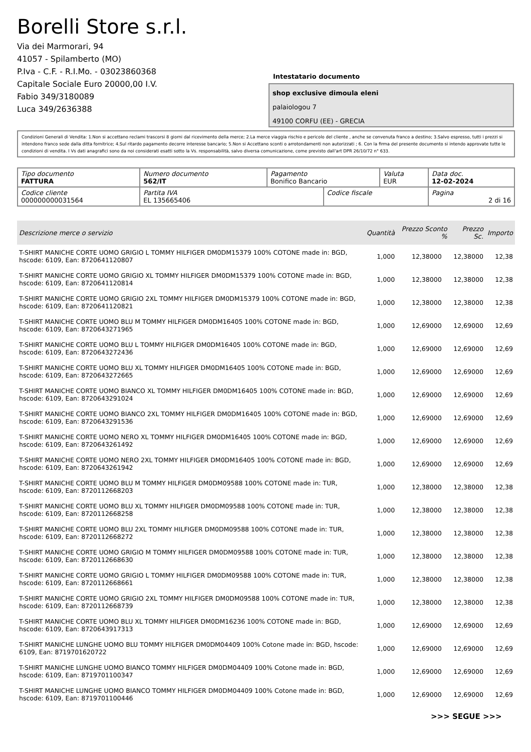Borelli Store s.r.l.
Via dei Marmorari, 94
41057 - Spilamberto (MO)
P.Iva - C.F. - R.I.Mo. - 03023860368
Capitale Sociale Euro 20000,00 I.V.
Fabio 349/3180089
Luca 349/2636388
Intestatario documento
shop exclusive dimoula eleni
palaiologou 7
49100 CORFU (EE) - GRECIA
Condizioni Generali di Vendita: 1.Non si accettano reclami trascorsi 8 giorni dal ricevimento della merce; 2.La merce viaggia rischio e pericolo del cliente , anche se convenuta franco a destino; 3.Salvo espresso, tutti i prezzi si intendono franco sede dalla ditta fornitrice; 4.Sul ritardo pagamento decorre interesse bancario; 5.Non si Accettano sconti o arrotondamenti non autorizzati ; 6. Con la firma del presente documento si intendo approvate tutte le condizioni di vendita. I Vs dati anagrafici sono da noi considerati esatti sotto la Vs. responsabilità, salvo diversa comunicazione, come previsto dall'art DPR 26/10/72 n° 633.
| Tipo documento FATTURA | Numero documento 562/IT | Pagamento Bonifico Bancario | | Valuta EUR | Data doc. 12-02-2024 |
| Codice cliente 000000000031564 | Partita IVA EL 135665406 | | Codice fiscale | | Pagina 2 di 16 |
| Descrizione merce o servizio | Quantità | Prezzo Sconto % | | Prezzo Sc. | Importo |
| --- | --- | --- | --- | --- | --- |
| T-SHIRT MANICHE CORTE UOMO GRIGIO L TOMMY HILFIGER DM0DM15379 100% COTONE made in: BGD, hscode: 6109, Ean: 8720641120807 | 1,000 | 12,38000 | | 12,38000 | 12,38 |
| T-SHIRT MANICHE CORTE UOMO GRIGIO XL TOMMY HILFIGER DM0DM15379 100% COTONE made in: BGD, hscode: 6109, Ean: 8720641120814 | 1,000 | 12,38000 | | 12,38000 | 12,38 |
| T-SHIRT MANICHE CORTE UOMO GRIGIO 2XL TOMMY HILFIGER DM0DM15379 100% COTONE made in: BGD, hscode: 6109, Ean: 8720641120821 | 1,000 | 12,38000 | | 12,38000 | 12,38 |
| T-SHIRT MANICHE CORTE UOMO BLU M TOMMY HILFIGER DM0DM16405 100% COTONE made in: BGD, hscode: 6109, Ean: 8720643271965 | 1,000 | 12,69000 | | 12,69000 | 12,69 |
| T-SHIRT MANICHE CORTE UOMO BLU L TOMMY HILFIGER DM0DM16405 100% COTONE made in: BGD, hscode: 6109, Ean: 8720643272436 | 1,000 | 12,69000 | | 12,69000 | 12,69 |
| T-SHIRT MANICHE CORTE UOMO BLU XL TOMMY HILFIGER DM0DM16405 100% COTONE made in: BGD, hscode: 6109, Ean: 8720643272665 | 1,000 | 12,69000 | | 12,69000 | 12,69 |
| T-SHIRT MANICHE CORTE UOMO BIANCO XL TOMMY HILFIGER DM0DM16405 100% COTONE made in: BGD, hscode: 6109, Ean: 8720643291024 | 1,000 | 12,69000 | | 12,69000 | 12,69 |
| T-SHIRT MANICHE CORTE UOMO BIANCO 2XL TOMMY HILFIGER DM0DM16405 100% COTONE made in: BGD, hscode: 6109, Ean: 8720643291536 | 1,000 | 12,69000 | | 12,69000 | 12,69 |
| T-SHIRT MANICHE CORTE UOMO NERO XL TOMMY HILFIGER DM0DM16405 100% COTONE made in: BGD, hscode: 6109, Ean: 8720643261492 | 1,000 | 12,69000 | | 12,69000 | 12,69 |
| T-SHIRT MANICHE CORTE UOMO NERO 2XL TOMMY HILFIGER DM0DM16405 100% COTONE made in: BGD, hscode: 6109, Ean: 8720643261942 | 1,000 | 12,69000 | | 12,69000 | 12,69 |
| T-SHIRT MANICHE CORTE UOMO BLU M TOMMY HILFIGER DM0DM09588 100% COTONE made in: TUR, hscode: 6109, Ean: 8720112668203 | 1,000 | 12,38000 | | 12,38000 | 12,38 |
| T-SHIRT MANICHE CORTE UOMO BLU XL TOMMY HILFIGER DM0DM09588 100% COTONE made in: TUR, hscode: 6109, Ean: 8720112668258 | 1,000 | 12,38000 | | 12,38000 | 12,38 |
| T-SHIRT MANICHE CORTE UOMO BLU 2XL TOMMY HILFIGER DM0DM09588 100% COTONE made in: TUR, hscode: 6109, Ean: 8720112668272 | 1,000 | 12,38000 | | 12,38000 | 12,38 |
| T-SHIRT MANICHE CORTE UOMO GRIGIO M TOMMY HILFIGER DM0DM09588 100% COTONE made in: TUR, hscode: 6109, Ean: 8720112668630 | 1,000 | 12,38000 | | 12,38000 | 12,38 |
| T-SHIRT MANICHE CORTE UOMO GRIGIO L TOMMY HILFIGER DM0DM09588 100% COTONE made in: TUR, hscode: 6109, Ean: 8720112668661 | 1,000 | 12,38000 | | 12,38000 | 12,38 |
| T-SHIRT MANICHE CORTE UOMO GRIGIO 2XL TOMMY HILFIGER DM0DM09588 100% COTONE made in: TUR, hscode: 6109, Ean: 8720112668739 | 1,000 | 12,38000 | | 12,38000 | 12,38 |
| T-SHIRT MANICHE CORTE UOMO BLU XL TOMMY HILFIGER DM0DM16236 100% COTONE made in: BGD, hscode: 6109, Ean: 8720643917313 | 1,000 | 12,69000 | | 12,69000 | 12,69 |
| T-SHIRT MANICHE LUNGHE UOMO BLU TOMMY HILFIGER DM0DM04409 100% Cotone made in: BGD, hscode: 6109, Ean: 8719701620722 | 1,000 | 12,69000 | | 12,69000 | 12,69 |
| T-SHIRT MANICHE LUNGHE UOMO BIANCO TOMMY HILFIGER DM0DM04409 100% Cotone made in: BGD, hscode: 6109, Ean: 8719701100347 | 1,000 | 12,69000 | | 12,69000 | 12,69 |
| T-SHIRT MANICHE LUNGHE UOMO BIANCO TOMMY HILFIGER DM0DM04409 100% Cotone made in: BGD, hscode: 6109, Ean: 8719701100446 | 1,000 | 12,69000 | | 12,69000 | 12,69 |
>>> SEGUE >>>